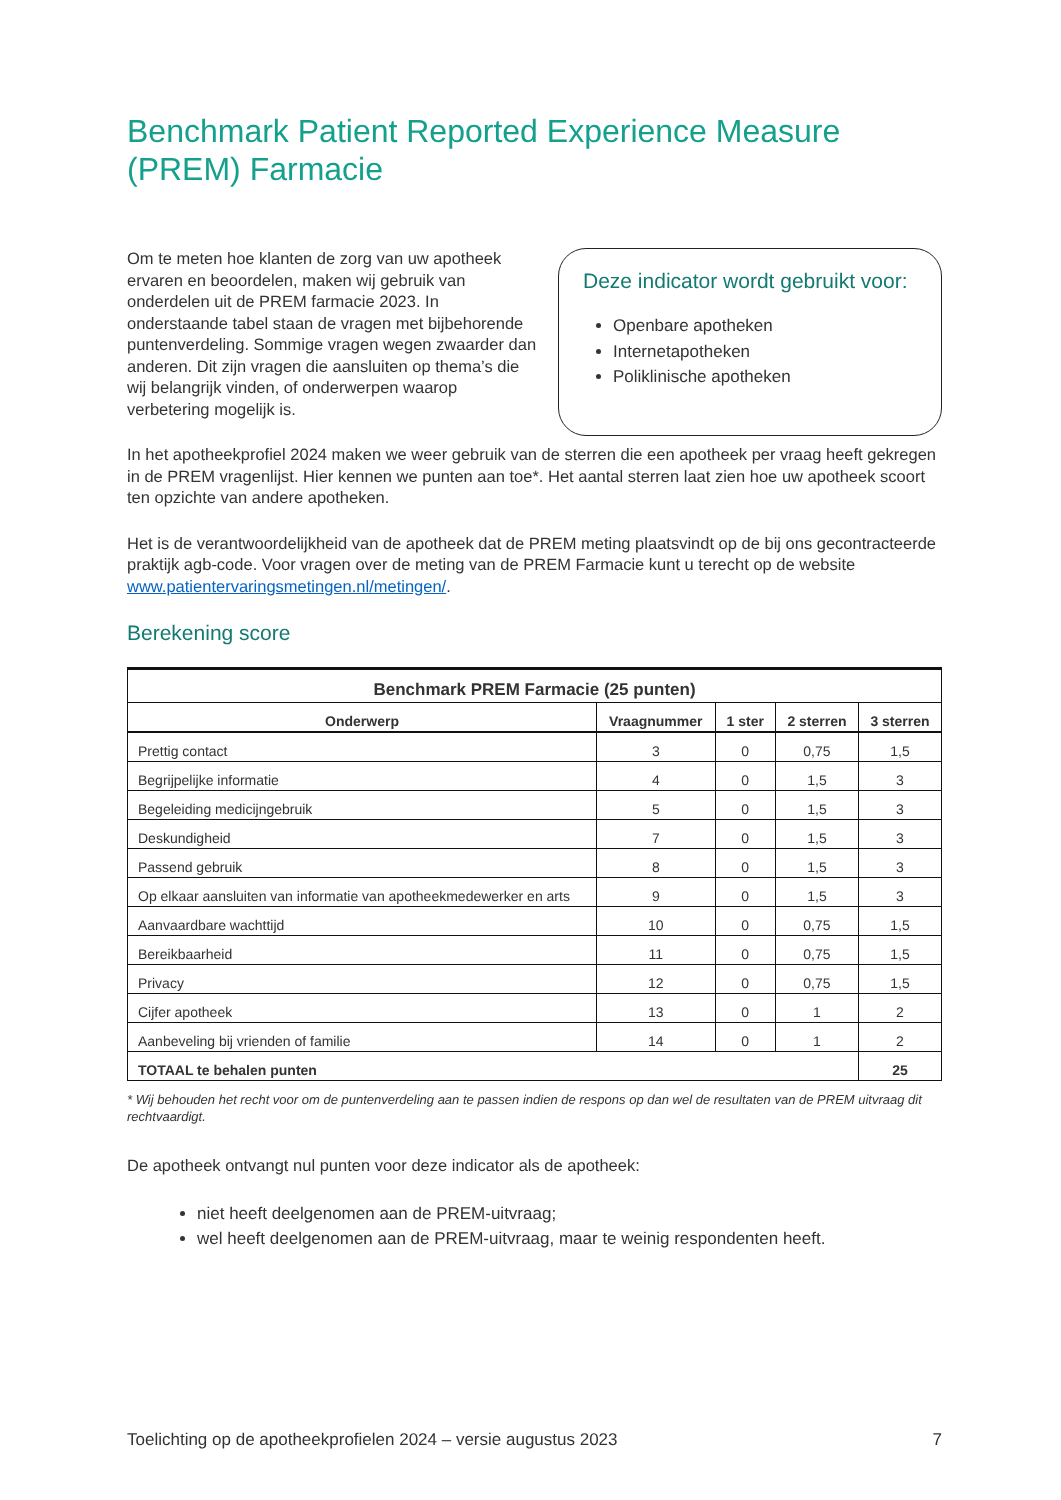Benchmark Patient Reported Experience Measure (PREM) Farmacie
Deze indicator wordt gebruikt voor:
Openbare apotheken
Internetapotheken
Poliklinische apotheken
Om te meten hoe klanten de zorg van uw apotheek ervaren en beoordelen, maken wij gebruik van onderdelen uit de PREM farmacie 2023. In onderstaande tabel staan de vragen met bijbehorende puntenverdeling. Sommige vragen wegen zwaarder dan anderen. Dit zijn vragen die aansluiten op thema’s die wij belangrijk vinden, of onderwerpen waarop verbetering mogelijk is.
In het apotheekprofiel 2024 maken we weer gebruik van de sterren die een apotheek per vraag heeft gekregen in de PREM vragenlijst. Hier kennen we punten aan toe*. Het aantal sterren laat zien hoe uw apotheek scoort ten opzichte van andere apotheken.
Het is de verantwoordelijkheid van de apotheek dat de PREM meting plaatsvindt op de bij ons gecontracteerde praktijk agb-code. Voor vragen over de meting van de PREM Farmacie kunt u terecht op de website www.patientervaringsmetingen.nl/metingen/.
Berekening score
| Benchmark PREM Farmacie (25 punten) | | | | |
| --- | --- | --- | --- | --- |
| Onderwerp | Vraagnummer | 1 ster | 2 sterren | 3 sterren |
| Prettig contact | 3 | 0 | 0,75 | 1,5 |
| Begrijpelijke informatie | 4 | 0 | 1,5 | 3 |
| Begeleiding medicijngebruik | 5 | 0 | 1,5 | 3 |
| Deskundigheid | 7 | 0 | 1,5 | 3 |
| Passend gebruik | 8 | 0 | 1,5 | 3 |
| Op elkaar aansluiten van informatie van apotheekmedewerker en arts | 9 | 0 | 1,5 | 3 |
| Aanvaardbare wachttijd | 10 | 0 | 0,75 | 1,5 |
| Bereikbaarheid | 11 | 0 | 0,75 | 1,5 |
| Privacy | 12 | 0 | 0,75 | 1,5 |
| Cijfer apotheek | 13 | 0 | 1 | 2 |
| Aanbeveling bij vrienden of familie | 14 | 0 | 1 | 2 |
| TOTAAL te behalen punten | | | | 25 |
* Wij behouden het recht voor om de puntenverdeling aan te passen indien de respons op dan wel de resultaten van de PREM uitvraag dit rechtvaardigt.
De apotheek ontvangt nul punten voor deze indicator als de apotheek:
niet heeft deelgenomen aan de PREM-uitvraag;
wel heeft deelgenomen aan de PREM-uitvraag, maar te weinig respondenten heeft.
Toelichting op de apotheekprofielen 2024 – versie augustus 2023 7